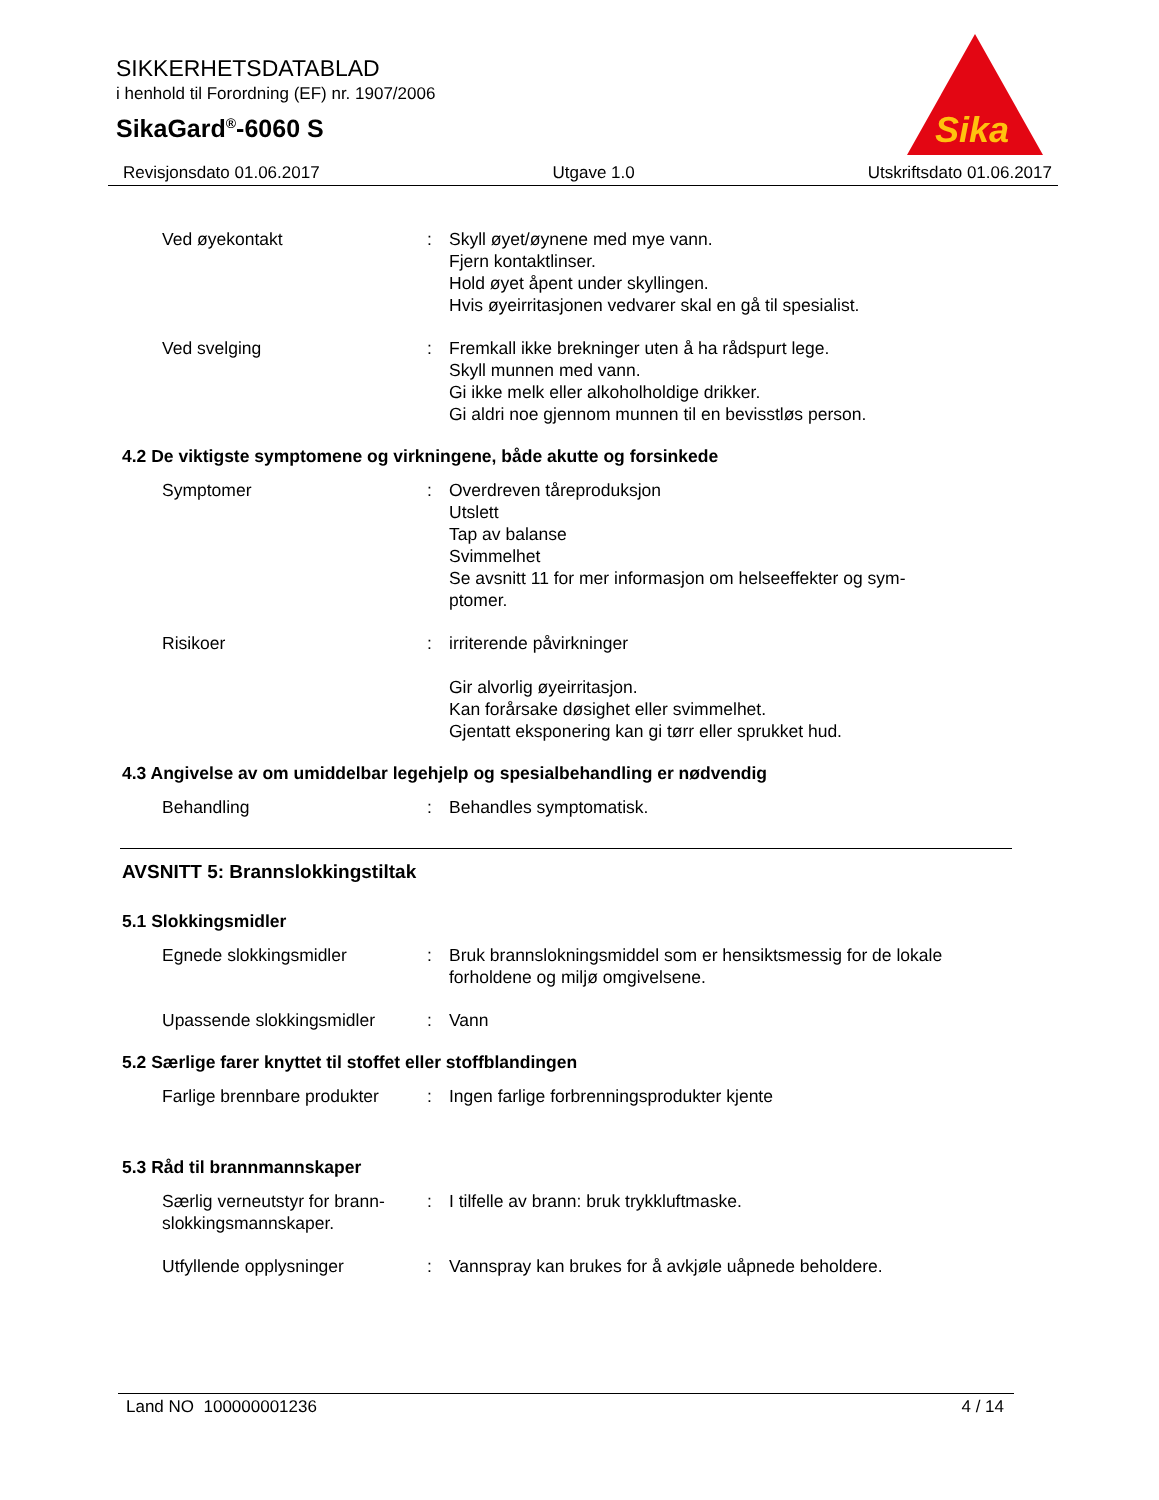SIKKERHETSDATABLAD
i henhold til Forordning (EF) nr. 1907/2006
SikaGard<sup>®</sup>-6060 S
Sika
Revisjonsdato 01.06.2017 Utgave 1.0 Utskriftsdato 01.06.2017
Ved øyekontakt : Skyll øyet/øynene med mye vann.
Fjern kontaktlinser.
Hold øyet åpent under skyllingen.
Hvis øyeirritasjonen vedvarer skal en gå til spesialist.
Ved svelging : Fremkall ikke brekninger uten å ha rådspurt lege.
Skyll munnen med vann.
Gi ikke melk eller alkoholholdige drikker.
Gi aldri noe gjennom munnen til en bevisstløs person.
4.2 De viktigste symptomene og virkningene, både akutte og forsinkede
Symptomer : Overdreven tåreproduksjon
Utslett
Tap av balanse
Svimmelhet
Se avsnitt 11 for mer informasjon om helseeffekter og sym-
ptomer.
Risikoer : irriterende påvirkninger
Gir alvorlig øyeirritasjon.
Kan forårsake døsighet eller svimmelhet.
Gjentatt eksponering kan gi tørr eller sprukket hud.
4.3 Angivelse av om umiddelbar legehjelp og spesialbehandling er nødvendig
Behandling : Behandles symptomatisk.
AVSNITT 5: Brannslokkingstiltak
5.1 Slokkingsmidler
Egnede slokkingsmidler : Bruk brannslokningsmiddel som er hensiktsmessig for de lokale forholdene og miljø omgivelsene.
Upassende slokkingsmidler : Vann
5.2 Særlige farer knyttet til stoffet eller stoffblandingen
Farlige brennbare produkter
: Ingen farlige forbrenningsprodukter kjente
5.3 Råd til brannmannskaper
Særlig verneutstyr for brann-
slokkingsmannskaper.
: I tilfelle av brann: bruk trykkluftmaske.
Utfyllende opplysninger : Vannspray kan brukes for å avkjøle uåpnede beholdere.
Land NO 100000001236 4 / 14